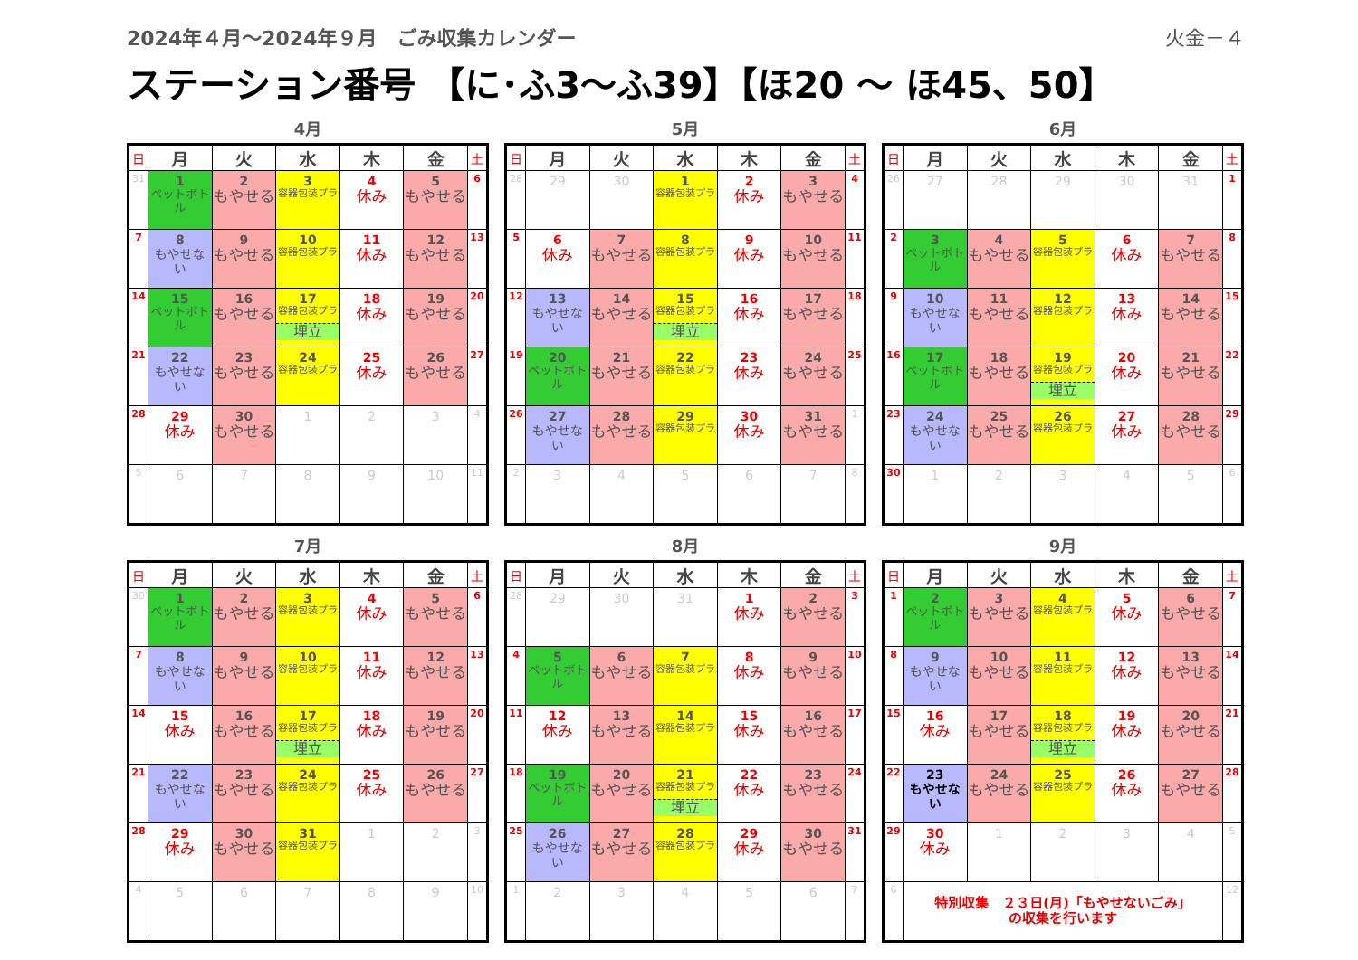2024年４月～2024年９月　ごみ収集カレンダー 火金－４
ステーション番号 【に･ふ3～ふ39】【ほ20 ～ ほ45、50】
4月
| 日 | 月 | 火 | 水 | 木 | 金 | 土 |
| --- | --- | --- | --- | --- | --- | --- |
| 31 | 1 ペットボトル | 2 もやせる | 3 容器包装プラ | 4 休み | 5 もやせる | 6 |
| 7 | 8 もやせない | 9 もやせる | 10 容器包装プラ | 11 休み | 12 もやせる | 13 |
| 14 | 15 ペットボトル | 16 もやせる | 17 容器包装プラ 埋立 | 18 休み | 19 もやせる | 20 |
| 21 | 22 もやせない | 23 もやせる | 24 容器包装プラ | 25 休み | 26 もやせる | 27 |
| 28 | 29 休み | 30 もやせる | 1 | 2 | 3 | 4 |
| 5 | 6 | 7 | 8 | 9 | 10 | 11 |
5月
| 日 | 月 | 火 | 水 | 木 | 金 | 土 |
| --- | --- | --- | --- | --- | --- | --- |
| 28 | 29 | 30 | 1 容器包装プラ | 2 休み | 3 もやせる | 4 |
| 5 | 6 休み | 7 もやせる | 8 容器包装プラ | 9 休み | 10 もやせる | 11 |
| 12 | 13 もやせない | 14 もやせる | 15 容器包装プラ 埋立 | 16 休み | 17 もやせる | 18 |
| 19 | 20 ペットボトル | 21 もやせる | 22 容器包装プラ | 23 休み | 24 もやせる | 25 |
| 26 | 27 もやせない | 28 もやせる | 29 容器包装プラ | 30 休み | 31 もやせる | 1 |
| 2 | 3 | 4 | 5 | 6 | 7 | 8 |
6月
| 日 | 月 | 火 | 水 | 木 | 金 | 土 |
| --- | --- | --- | --- | --- | --- | --- |
| 26 | 27 | 28 | 29 | 30 | 31 | 1 |
| 2 | 3 ペットボトル | 4 もやせる | 5 容器包装プラ | 6 休み | 7 もやせる | 8 |
| 9 | 10 もやせない | 11 もやせる | 12 容器包装プラ | 13 休み | 14 もやせる | 15 |
| 16 | 17 ペットボトル | 18 もやせる | 19 容器包装プラ 埋立 | 20 休み | 21 もやせる | 22 |
| 23 | 24 もやせない | 25 もやせる | 26 容器包装プラ | 27 休み | 28 もやせる | 29 |
| 30 | 1 | 2 | 3 | 4 | 5 | 6 |
7月
| 日 | 月 | 火 | 水 | 木 | 金 | 土 |
| --- | --- | --- | --- | --- | --- | --- |
| 30 | 1 ペットボトル | 2 もやせる | 3 容器包装プラ | 4 休み | 5 もやせる | 6 |
| 7 | 8 もやせない | 9 もやせる | 10 容器包装プラ | 11 休み | 12 もやせる | 13 |
| 14 | 15 休み | 16 もやせる | 17 容器包装プラ 埋立 | 18 休み | 19 もやせる | 20 |
| 21 | 22 もやせない | 23 もやせる | 24 容器包装プラ | 25 休み | 26 もやせる | 27 |
| 28 | 29 休み | 30 もやせる | 31 容器包装プラ | 1 | 2 | 3 |
| 4 | 5 | 6 | 7 | 8 | 9 | 10 |
8月
| 日 | 月 | 火 | 水 | 木 | 金 | 土 |
| --- | --- | --- | --- | --- | --- | --- |
| 28 | 29 | 30 | 31 | 1 休み | 2 もやせる | 3 |
| 4 | 5 ペットボトル | 6 もやせる | 7 容器包装プラ | 8 休み | 9 もやせる | 10 |
| 11 | 12 休み | 13 もやせる | 14 容器包装プラ | 15 休み | 16 もやせる | 17 |
| 18 | 19 ペットボトル | 20 もやせる | 21 容器包装プラ 埋立 | 22 休み | 23 もやせる | 24 |
| 25 | 26 もやせない | 27 もやせる | 28 容器包装プラ | 29 休み | 30 もやせる | 31 |
| 1 | 2 | 3 | 4 | 5 | 6 | 7 |
9月
| 日 | 月 | 火 | 水 | 木 | 金 | 土 |
| --- | --- | --- | --- | --- | --- | --- |
| 1 | 2 ペットボトル | 3 もやせる | 4 容器包装プラ | 5 休み | 6 もやせる | 7 |
| 8 | 9 もやせない | 10 もやせる | 11 容器包装プラ | 12 休み | 13 もやせる | 14 |
| 15 | 16 休み | 17 もやせる | 18 容器包装プラ 埋立 | 19 休み | 20 もやせる | 21 |
| 22 | 23 もやせない | 24 もやせる | 25 容器包装プラ | 26 休み | 27 もやせる | 28 |
| 29 | 30 休み | 1 | 2 | 3 | 4 | 5 |
| 6 | 特別収集 ２３日(月)「もやせないごみ」 の収集を行います | | | | | 12 |